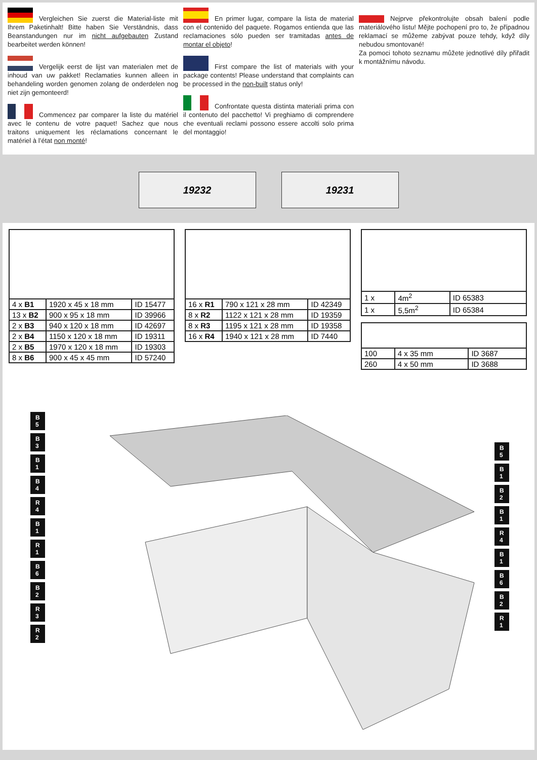Vergleichen Sie zuerst die Material-liste mit Ihrem Paketinhalt! Bitte haben Sie Verständnis, dass Beanstandungen nur im nicht aufgebauten Zustand bearbeitet werden können!
Vergelijk eerst de lijst van materialen met de inhoud van uw pakket! Reclamaties kunnen alleen in behandeling worden genomen zolang de onderdelen nog niet zijn gemonteerd!
Commencez par comparer la liste du matériel avec le contenu de votre paquet! Sachez que nous traitons uniquement les réclamations concernant le matériel à l’état non monté!
En primer lugar, compare la lista de material con el contenido del paquete. Rogamos entienda que las reclamaciones sólo pueden ser tramitadas antes de montar el objeto!
First compare the list of materials with your package contents! Please understand that complaints can be processed in the non-built status only!
Confrontate questa distinta materiali prima con il contenuto del pacchetto! Vi preghiamo di comprendere che eventuali reclami possono essere accolti solo prima del montaggio!
Nejprve překontrolujte obsah balení podle materiálového listu! Mějte pochopení pro to, že případnou reklamací se můžeme zabývat pouze tehdy, když díly nebudou smontované!
Za pomoci tohoto seznamu můžete jednotlivé díly přiřadit k montážnímu návodu.
19232 19231
| 4 x B1 | 1920 x 45 x 18 mm | ID 15477 |
| 13 x B2 | 900 x 95 x 18 mm | ID 39966 |
| 2 x B3 | 940 x 120 x 18 mm | ID 42697 |
| 2 x B4 | 1150 x 120 x 18 mm | ID 19311 |
| 2 x B5 | 1970 x 120 x 18 mm | ID 19303 |
| 8 x B6 | 900 x 45 x 45 mm | ID 57240 |
| 16 x R1 | 790 x 121 x 28 mm | ID 42349 |
| 8 x R2 | 1122 x 121 x 28 mm | ID 19359 |
| 8 x R3 | 1195 x 121 x 28 mm | ID 19358 |
| 16 x R4 | 1940 x 121 x 28 mm | ID 7440 |
| 1 x | 4m<sup>2</sup> | ID 65383 |
| 1 x | 5,5m<sup>2</sup> | ID 65384 |
| 100 | 4 x 35 mm | ID 3687 |
| 260 | 4 x 50 mm | ID 3688 |
B 5 B 3 B 1 B 4 R 4 B 1 R 1 B 6 B 2 R 3 R 2
B 5 B 1 B 2 B 1 R 4 B 1 B 6 B 2 R 1